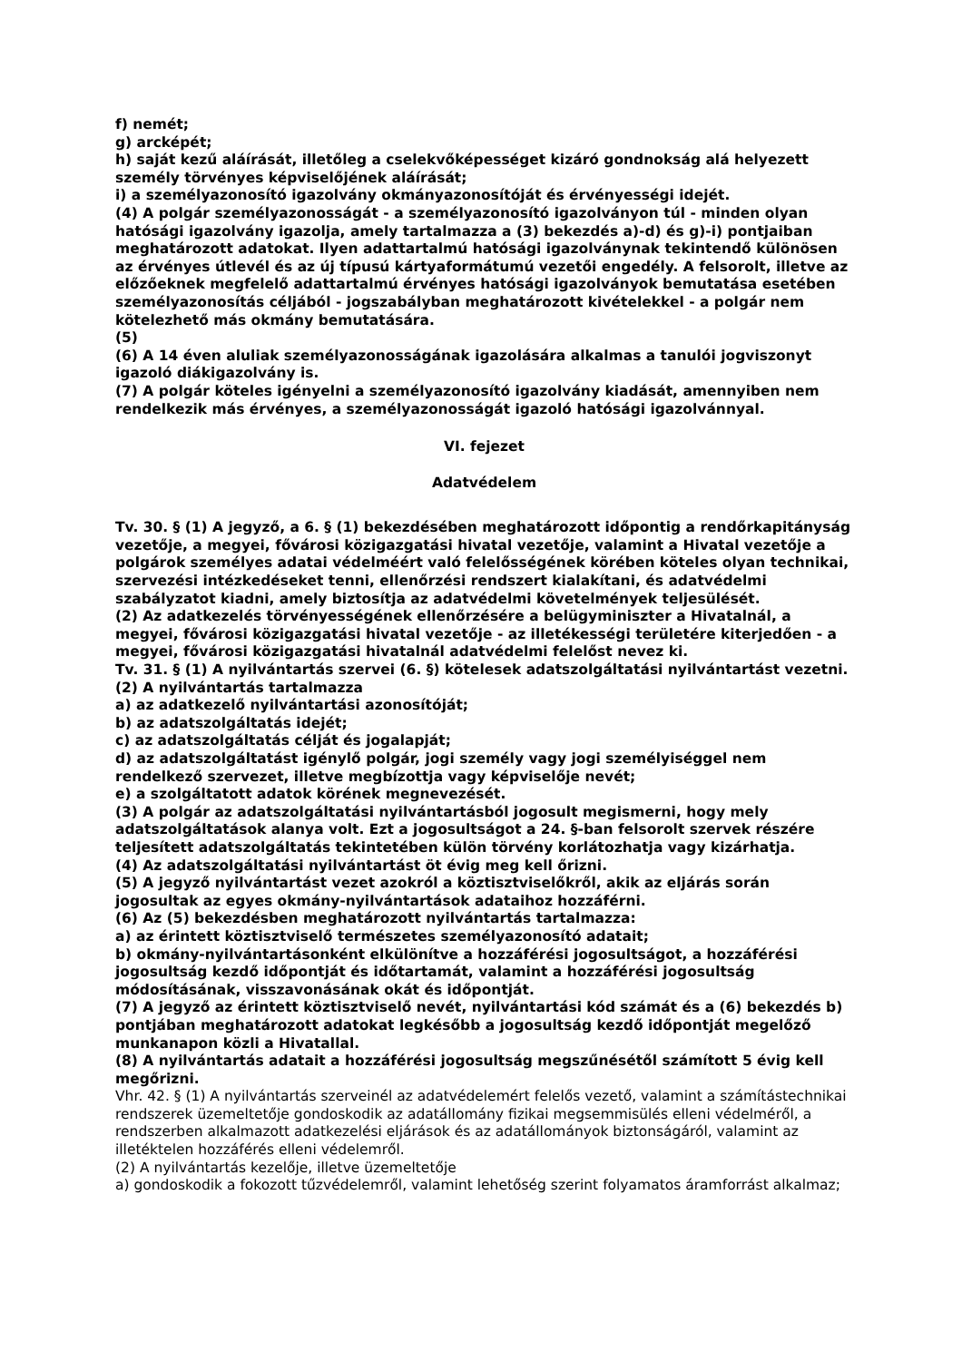f) nemét;
g) arcképét;
h) saját kezű aláírását, illetőleg a cselekvőképességet kizáró gondnokság alá helyezett személy törvényes képviselőjének aláírását;
i) a személyazonosító igazolvány okmányazonosítóját és érvényességi idejét.
(4) A polgár személyazonosságát - a személyazonosító igazolványon túl - minden olyan hatósági igazolvány igazolja, amely tartalmazza a (3) bekezdés a)-d) és g)-i) pontjaiban meghatározott adatokat. Ilyen adattartalmú hatósági igazolványnak tekintendő különösen az érvényes útlevél és az új típusú kártyaformátumú vezetői engedély. A felsorolt, illetve az előzőeknek megfelelő adattartalmú érvényes hatósági igazolványok bemutatása esetében személyazonosítás céljából - jogszabályban meghatározott kivételekkel - a polgár nem kötelezhető más okmány bemutatására.
(5)
(6) A 14 éven aluliak személyazonosságának igazolására alkalmas a tanulói jogviszonyt igazoló diákigazolvány is.
(7) A polgár köteles igényelni a személyazonosító igazolvány kiadását, amennyiben nem rendelkezik más érvényes, a személyazonosságát igazoló hatósági igazolvánnyal.
VI. fejezet
Adatvédelem
Tv. 30. § (1) A jegyző, a 6. § (1) bekezdésében meghatározott időpontig a rendőrkapitányság vezetője, a megyei, fővárosi közigazgatási hivatal vezetője, valamint a Hivatal vezetője a polgárok személyes adatai védelméért való felelősségének körében köteles olyan technikai, szervezési intézkedéseket tenni, ellenőrzési rendszert kialakítani, és adatvédelmi szabályzatot kiadni, amely biztosítja az adatvédelmi követelmények teljesülését.
(2) Az adatkezelés törvényességének ellenőrzésére a belügyminiszter a Hivatalnál, a megyei, fővárosi közigazgatási hivatal vezetője - az illetékességi területére kiterjedően - a megyei, fővárosi közigazgatási hivatalnál adatvédelmi felelőst nevez ki.
Tv. 31. § (1) A nyilvántartás szervei (6. §) kötelesek adatszolgáltatási nyilvántartást vezetni.
(2) A nyilvántartás tartalmazza
a) az adatkezelő nyilvántartási azonosítóját;
b) az adatszolgáltatás idejét;
c) az adatszolgáltatás célját és jogalapját;
d) az adatszolgáltatást igénylő polgár, jogi személy vagy jogi személyiséggel nem rendelkező szervezet, illetve megbízottja vagy képviselője nevét;
e) a szolgáltatott adatok körének megnevezését.
(3) A polgár az adatszolgáltatási nyilvántartásból jogosult megismerni, hogy mely adatszolgáltatások alanya volt. Ezt a jogosultságot a 24. §-ban felsorolt szervek részére teljesített adatszolgáltatás tekintetében külön törvény korlátozhatja vagy kizárhatja.
(4) Az adatszolgáltatási nyilvántartást öt évig meg kell őrizni.
(5) A jegyző nyilvántartást vezet azokról a köztisztviselőkről, akik az eljárás során jogosultak az egyes okmány-nyilvántartások adataihoz hozzáférni.
(6) Az (5) bekezdésben meghatározott nyilvántartás tartalmazza:
a) az érintett köztisztviselő természetes személyazonosító adatait;
b) okmány-nyilvántartásonként elkülönítve a hozzáférési jogosultságot, a hozzáférési jogosultság kezdő időpontját és időtartamát, valamint a hozzáférési jogosultság módosításának, visszavonásának okát és időpontját.
(7) A jegyző az érintett köztisztviselő nevét, nyilvántartási kód számát és a (6) bekezdés b) pontjában meghatározott adatokat legkésőbb a jogosultság kezdő időpontját megelőző munkanapon közli a Hivatallal.
(8) A nyilvántartás adatait a hozzáférési jogosultság megszűnésétől számított 5 évig kell megőrizni.
Vhr. 42. § (1) A nyilvántartás szerveinél az adatvédelemért felelős vezető, valamint a számítástechnikai rendszerek üzemeltetője gondoskodik az adatállomány fizikai megsemmisülés elleni védelméről, a rendszerben alkalmazott adatkezelési eljárások és az adatállományok biztonságáról, valamint az illetéktelen hozzáférés elleni védelemről.
(2) A nyilvántartás kezelője, illetve üzemeltetője
a) gondoskodik a fokozott tűzvédelemről, valamint lehetőség szerint folyamatos áramforrást alkalmaz;